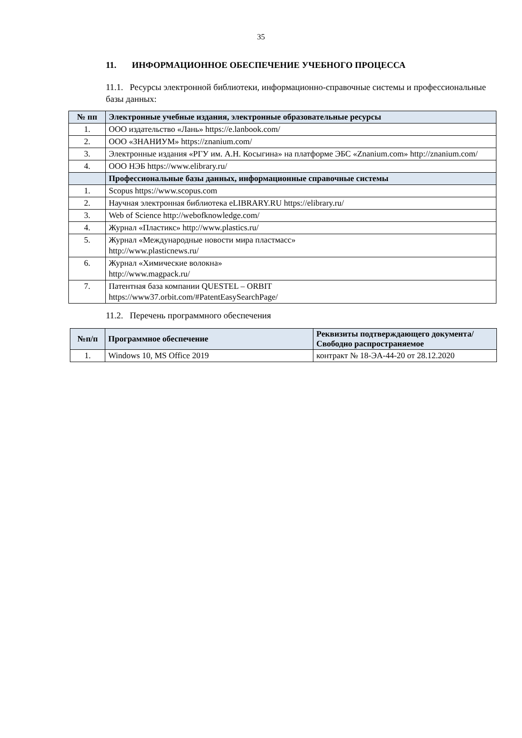35
11. ИНФОРМАЦИОННОЕ ОБЕСПЕЧЕНИЕ УЧЕБНОГО ПРОЦЕССА
11.1. Ресурсы электронной библиотеки, информационно-справочные системы и профессиональные базы данных:
| № пп | Электронные учебные издания, электронные образовательные ресурсы |
| --- | --- |
| 1. | ООО издательство «Лань» https://e.lanbook.com/ |
| 2. | ООО «ЗНАНИУМ» https://znanium.com/ |
| 3. | Электронные издания «РГУ им. А.Н. Косыгина» на платформе ЭБС «Znanium.com» http://znanium.com/ |
| 4. | ООО НЭБ https://www.elibrary.ru/ |
| | Профессиональные базы данных, информационные справочные системы |
| 1. | Scopus https://www.scopus.com |
| 2. | Научная электронная библиотека eLIBRARY.RU https://elibrary.ru/ |
| 3. | Web of Science http://webofknowledge.com/ |
| 4. | Журнал «Пластикс» http://www.plastics.ru/ |
| 5. | Журнал «Международные новости мира пластмасс» http://www.plasticnews.ru/ |
| 6. | Журнал «Химические волокна» http://www.magpack.ru/ |
| 7. | Патентная база компании QUESTEL – ORBIT https://www37.orbit.com/#PatentEasySearchPage/ |
11.2. Перечень программного обеспечения
| №п/п | Программное обеспечение | Реквизиты подтверждающего документа/ Свободно распространяемое |
| --- | --- | --- |
| 1. | Windows 10, MS Office 2019 | контракт № 18-ЭА-44-20 от 28.12.2020 |